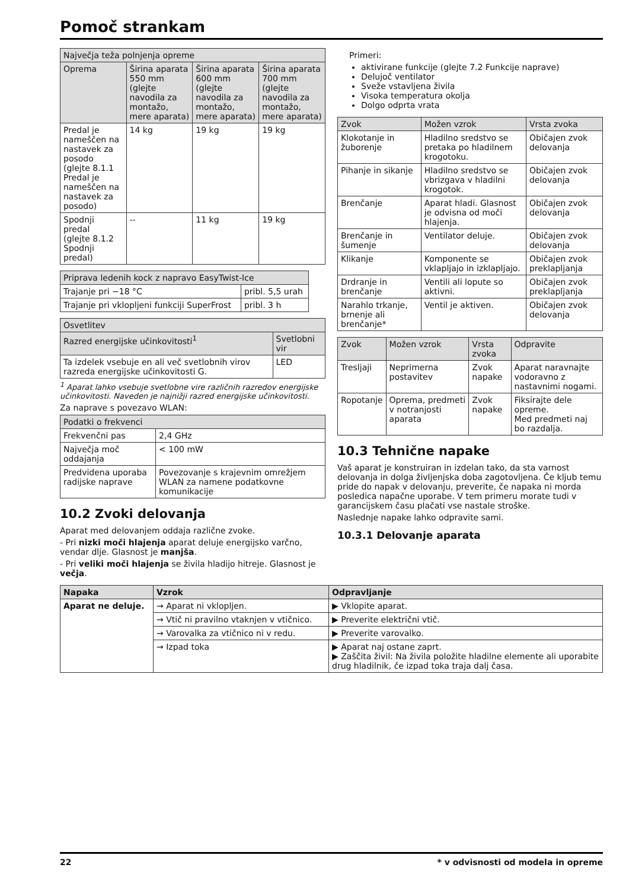Pomoč strankam
| Največja teža polnjenja opreme | | | |
| --- | --- | --- | --- |
| Oprema | Širina aparata 550 mm (glejte navodila za montažo, mere aparata) | Širina aparata 600 mm (glejte navodila za montažo, mere aparata) | Širina aparata 700 mm (glejte navodila za montažo, mere aparata) |
| Predal je nameščen na nastavek za posodo (glejte 8.1.1 Predal je nameščen na nastavek za posodo) | 14 kg | 19 kg | 19 kg |
| Spodnji predal (glejte 8.1.2 Spodnji predal) | -- | 11 kg | 19 kg |
| Priprava ledenih kock z napravo EasyTwist-Ice | |
| --- | --- |
| Trajanje pri −18 °C | pribl. 5,5 urah |
| Trajanje pri vklopljeni funkciji SuperFrost | pribl. 3 h |
| Osvetlitev | |
| --- | --- |
| Razred energijske učinkovitosti<sup>1</sup> | Svetlobni vir |
| Ta izdelek vsebuje en ali več svetlobnih virov razreda energijske učinkovitosti G. | LED |
<sup>1</sup> Aparat lahko vsebuje svetlobne vire različnih razredov energijske učinkovitosti. Naveden je najnižji razred energijske učinkovitosti.
Za naprave s povezavo WLAN:
| Podatki o frekvenci | |
| --- | --- |
| Frekvenčni pas | 2,4 GHz |
| Največja moč oddajanja | < 100 mW |
| Predvidena uporaba radijske naprave | Povezovanje s krajevnim omrežjem WLAN za namene podatkovne komunikacije |
10.2 Zvoki delovanja
Aparat med delovanjem oddaja različne zvoke.
- Pri nizki moči hlajenja aparat deluje energijsko varčno, vendar dlje. Glasnost je manjša.
- Pri veliki moči hlajenja se živila hladijo hitreje. Glasnost je večja.
Primeri:
aktivirane funkcije (glejte 7.2 Funkcije naprave)
Delujoč ventilator
Sveže vstavljena živila
Visoka temperatura okolja
Dolgo odprta vrata
| Zvok | Možen vzrok | Vrsta zvoka |
| --- | --- | --- |
| Klokotanje in žuborenje | Hladilno sredstvo se pretaka po hladilnem krogotoku. | Običajen zvok delovanja |
| Pihanje in sikanje | Hladilno sredstvo se vbrizgava v hladilni krogotok. | Običajen zvok delovanja |
| Brenčanje | Aparat hladi. Glasnost je odvisna od moči hlajenja. | Običajen zvok delovanja |
| Brenčanje in šumenje | Ventilator deluje. | Običajen zvok delovanja |
| Klikanje | Komponente se vklapljajo in izklapljajo. | Običajen zvok preklapljanja |
| Drdranje in brenčanje | Ventili ali lopute so aktivni. | Običajen zvok preklapljanja |
| Narahlo trkanje, brnenje ali brenčanje* | Ventil je aktiven. | Običajen zvok delovanja |
| Zvok | Možen vzrok | Vrsta zvoka | Odpravite |
| --- | --- | --- | --- |
| Tresljaji | Neprimerna postavitev | Zvok napake | Aparat naravnajte vodoravno z nastavnimi nogami. |
| Ropotanje | Oprema, predmeti v notranjosti aparata | Zvok napake | Fiksirajte dele opreme. Med predmeti naj bo razdalja. |
10.3 Tehnične napake
Vaš aparat je konstruiran in izdelan tako, da sta varnost delovanja in dolga življenjska doba zagotovljena. Če kljub temu pride do napak v delovanju, preverite, če napaka ni morda posledica napačne uporabe. V tem primeru morate tudi v garancijskem času plačati vse nastale stroške.
Naslednje napake lahko odpravite sami.
10.3.1 Delovanje aparata
| Napaka | Vzrok | Odpravljanje |
| --- | --- | --- |
| Aparat ne deluje. | → Aparat ni vklopljen. | ▶ Vklopite aparat. |
| | → Vtič ni pravilno vtaknjen v vtičnico. | ▶ Preverite električni vtič. |
| | → Varovalka za vtičnico ni v redu. | ▶ Preverite varovalko. |
| | → Izpad toka | ▶ Aparat naj ostane zaprt. ▶ Zaščita živil: Na živila položite hladilne elemente ali uporabite drug hladilnik, če izpad toka traja dalj časa. |
22 * v odvisnosti od modela in opreme